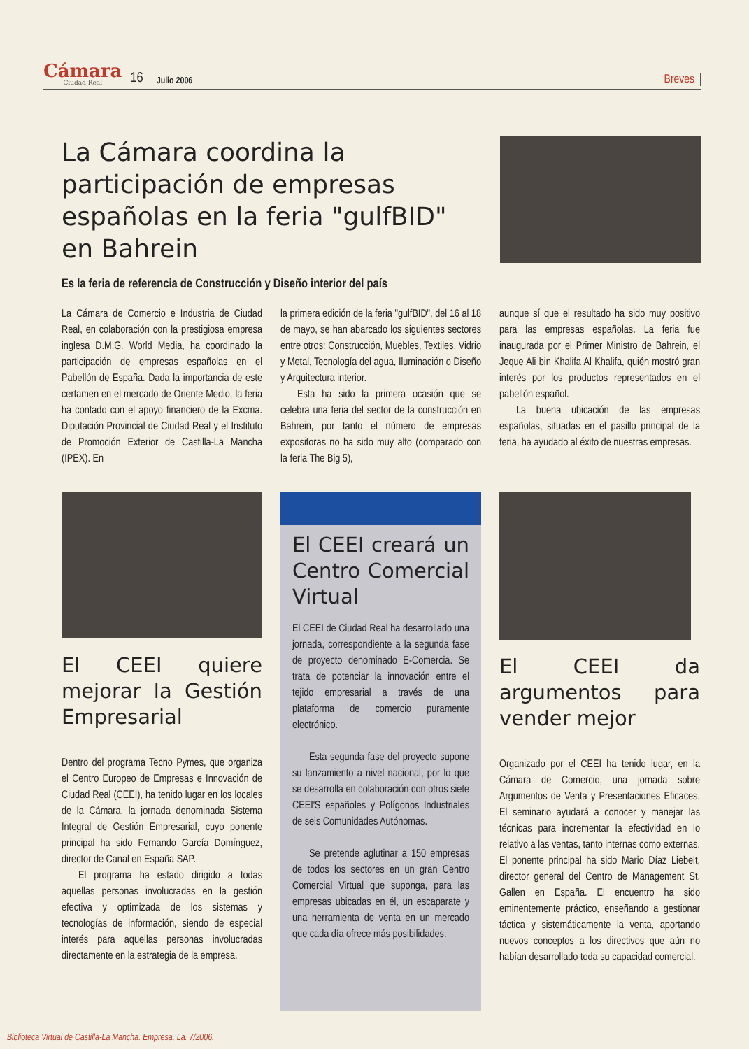Cámara
Ciudad Real
16 Julio 2006 Breves
La Cámara coordina la participación de empresas españolas en la feria "gulfBID" en Bahrein
Es la feria de referencia de Construcción y Diseño interior del país
La Cámara de Comercio e Industria de Ciudad Real, en colaboración con la prestigiosa empresa inglesa D.M.G. World Media, ha coordinado la participación de empresas españolas en el Pabellón de España. Dada la importancia de este certamen en el mercado de Oriente Medio, la feria ha contado con el apoyo financiero de la Excma. Diputación Provincial de Ciudad Real y el Instituto de Promoción Exterior de Castilla-La Mancha (IPEX). En
la primera edición de la feria "gulfBID", del 16 al 18 de mayo, se han abarcado los siguientes sectores entre otros: Construcción, Muebles, Textiles, Vidrio y Metal, Tecnología del agua, Iluminación o Diseño y Arquitectura interior.
Esta ha sido la primera ocasión que se celebra una feria del sector de la construcción en Bahrein, por tanto el número de empresas expositoras no ha sido muy alto (comparado con la feria The Big 5),
aunque sí que el resultado ha sido muy positivo para las empresas españolas. La feria fue inaugurada por el Primer Ministro de Bahrein, el Jeque Ali bin Khalifa Al Khalifa, quién mostró gran interés por los productos representados en el pabellón español.
La buena ubicación de las empresas españolas, situadas en el pasillo principal de la feria, ha ayudado al éxito de nuestras empresas.
El CEEI quiere mejorar la Gestión Empresarial
Dentro del programa Tecno Pymes, que organiza el Centro Europeo de Empresas e Innovación de Ciudad Real (CEEI), ha tenido lugar en los locales de la Cámara, la jornada denominada Sistema Integral de Gestión Empresarial, cuyo ponente principal ha sido Fernando García Domínguez, director de Canal en España SAP.
El programa ha estado dirigido a todas aquellas personas involucradas en la gestión efectiva y optimizada de los sistemas y tecnologías de información, siendo de especial interés para aquellas personas involucradas directamente en la estrategia de la empresa.
El CEEI creará un Centro Comercial Virtual
El CEEI de Ciudad Real ha desarrollado una jornada, correspondiente a la segunda fase de proyecto denominado E-Comercia. Se trata de potenciar la innovación entre el tejido empresarial a través de una plataforma de comercio puramente electrónico.
Esta segunda fase del proyecto supone su lanzamiento a nivel nacional, por lo que se desarrolla en colaboración con otros siete CEEI'S españoles y Polígonos Industriales de seis Comunidades Autónomas.
Se pretende aglutinar a 150 empresas de todos los sectores en un gran Centro Comercial Virtual que suponga, para las empresas ubicadas en él, un escaparate y una herramienta de venta en un mercado que cada día ofrece más posibilidades.
El CEEI da argumentos para vender mejor
Organizado por el CEEI ha tenido lugar, en la Cámara de Comercio, una jornada sobre Argumentos de Venta y Presentaciones Eficaces. El seminario ayudará a conocer y manejar las técnicas para incrementar la efectividad en lo relativo a las ventas, tanto internas como externas. El ponente principal ha sido Mario Díaz Liebelt, director general del Centro de Management St. Gallen en España. El encuentro ha sido eminentemente práctico, enseñando a gestionar táctica y sistemáticamente la venta, aportando nuevos conceptos a los directivos que aún no habían desarrollado toda su capacidad comercial.
Biblioteca Virtual de Castilla-La Mancha. Empresa, La. 7/2006.